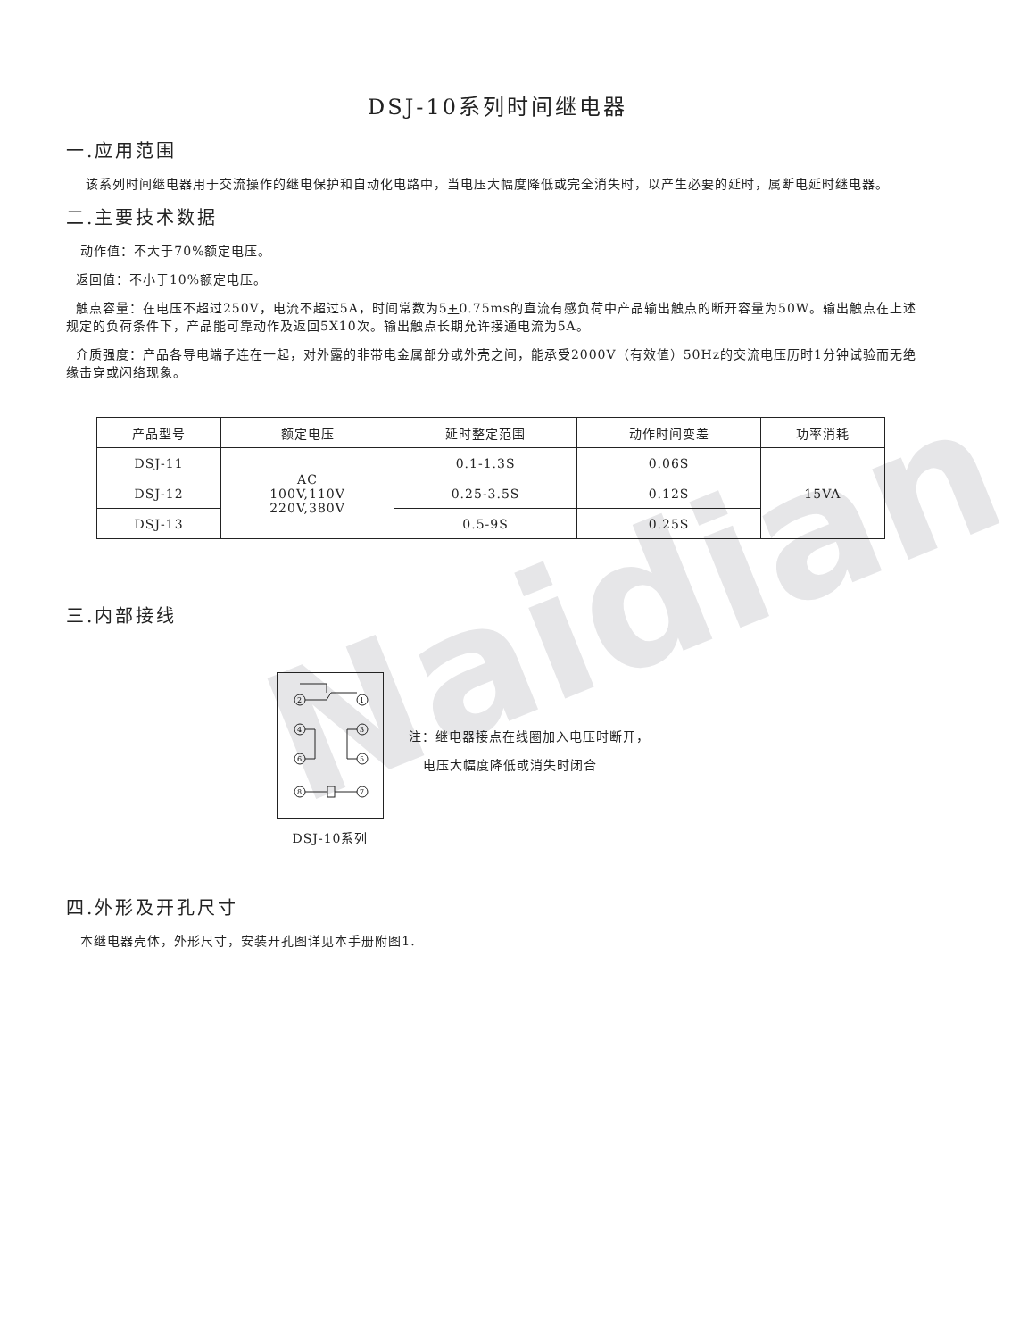Naidian
DSJ-10系列时间继电器
一.应用范围
该系列时间继电器用于交流操作的继电保护和自动化电路中，当电压大幅度降低或完全消失时，以产生必要的延时，属断电延时继电器。
二.主要技术数据
动作值：不大于70%额定电压。
返回值：不小于10%额定电压。
触点容量：在电压不超过250V，电流不超过5A，时间常数为5+0.75ms的直流有感负荷中产品输出触点的断开容量为50W。输出触点在上述规定的负荷条件下，产品能可靠动作及返回5X10次。输出触点长期允许接通电流为5A。
介质强度：产品各导电端子连在一起，对外露的非带电金属部分或外壳之间，能承受2000V（有效值）50Hz的交流电压历时1分钟试验而无绝缘击穿或闪络现象。
| 产品型号 | 额定电压 | 延时整定范围 | 动作时间变差 | 功率消耗 |
| DSJ-11 | AC 100V,110V 220V,380V | 0.1-1.3S | 0.06S | 15VA |
| DSJ-12 | | 0.25-3.5S | 0.12S | |
| DSJ-13 | | 0.5-9S | 0.25S | |
三.内部接线
2
1
4
3
6
5
8
7
DSJ-10系列
注：继电器接点在线圈加入电压时断开，
电压大幅度降低或消失时闭合
四.外形及开孔尺寸
本继电器壳体，外形尺寸，安装开孔图详见本手册附图1.